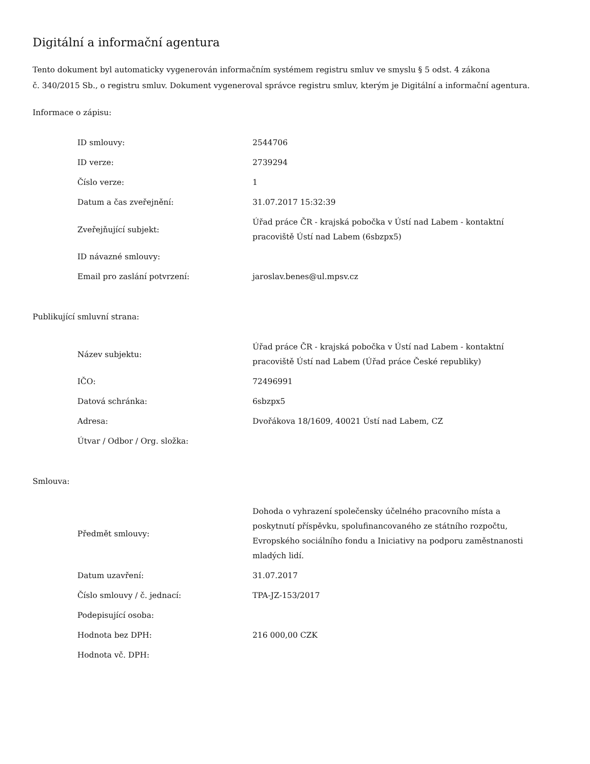Digitální a informační agentura
Tento dokument byl automaticky vygenerován informačním systémem registru smluv ve smyslu § 5 odst. 4 zákona
č. 340/2015 Sb., o registru smluv. Dokument vygeneroval správce registru smluv, kterým je Digitální a informační agentura.
Informace o zápisu:
| ID smlouvy: | 2544706 |
| ID verze: | 2739294 |
| Číslo verze: | 1 |
| Datum a čas zveřejnění: | 31.07.2017 15:32:39 |
| Zveřejňující subjekt: | Úřad práce ČR - krajská pobočka v Ústí nad Labem - kontaktní pracoviště Ústí nad Labem (6sbzpx5) |
| ID návazné smlouvy: | |
| Email pro zaslání potvrzení: | jaroslav.benes@ul.mpsv.cz |
Publikující smluvní strana:
| Název subjektu: | Úřad práce ČR - krajská pobočka v Ústí nad Labem - kontaktní pracoviště Ústí nad Labem (Úřad práce České republiky) |
| IČO: | 72496991 |
| Datová schránka: | 6sbzpx5 |
| Adresa: | Dvořákova 18/1609, 40021 Ústí nad Labem, CZ |
| Útvar / Odbor / Org. složka: | |
Smlouva:
| Předmět smlouvy: | Dohoda o vyhrazení společensky účelného pracovního místa a poskytnutí příspěvku, spolufinancovaného ze státního rozpočtu, Evropského sociálního fondu a Iniciativy na podporu zaměstnanosti mladých lidí. |
| Datum uzavření: | 31.07.2017 |
| Číslo smlouvy / č. jednací: | TPA-JZ-153/2017 |
| Podepisující osoba: | |
| Hodnota bez DPH: | 216 000,00 CZK |
| Hodnota vč. DPH: | |